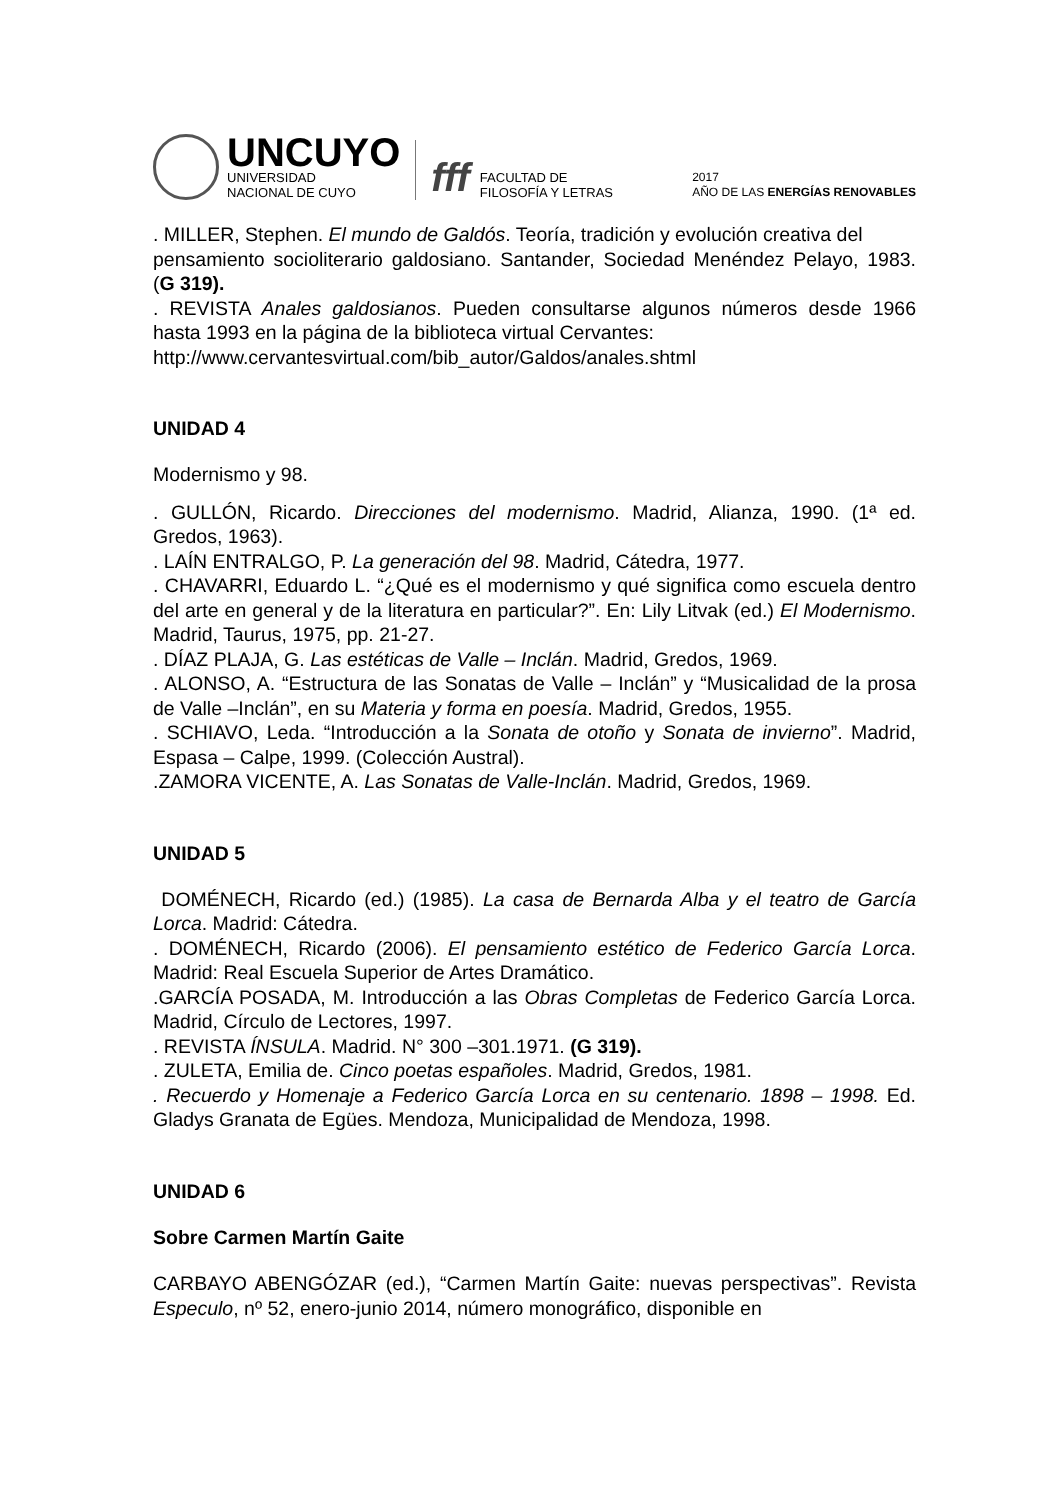UNCUYO
UNIVERSIDAD
NACIONAL DE CUYO
fff
FACULTAD DE
FILOSOFÍA Y LETRAS
2017
AÑO DE LAS ENERGÍAS RENOVABLES
. MILLER, Stephen. El mundo de Galdós. Teoría, tradición y evolución creativa del
pensamiento socioliterario galdosiano. Santander, Sociedad Menéndez Pelayo, 1983. (G 319).
. REVISTA Anales galdosianos. Pueden consultarse algunos números desde 1966 hasta 1993 en la página de la biblioteca virtual Cervantes:
http://www.cervantesvirtual.com/bib_autor/Galdos/anales.shtml
UNIDAD 4
Modernismo y 98.
. GULLÓN, Ricardo. Direcciones del modernismo. Madrid, Alianza, 1990. (1ª ed. Gredos, 1963).
. LAÍN ENTRALGO, P. La generación del 98. Madrid, Cátedra, 1977.
. CHAVARRI, Eduardo L. “¿Qué es el modernismo y qué significa como escuela dentro del arte en general y de la literatura en particular?”. En: Lily Litvak (ed.) El Modernismo. Madrid, Taurus, 1975, pp. 21-27.
. DÍAZ PLAJA, G. Las estéticas de Valle – Inclán. Madrid, Gredos, 1969.
. ALONSO, A. “Estructura de las Sonatas de Valle – Inclán” y “Musicalidad de la prosa de Valle –Inclán”, en su Materia y forma en poesía. Madrid, Gredos, 1955.
. SCHIAVO, Leda. “Introducción a la Sonata de otoño y Sonata de invierno”. Madrid, Espasa – Calpe, 1999. (Colección Austral).
.ZAMORA VICENTE, A. Las Sonatas de Valle-Inclán. Madrid, Gredos, 1969.
UNIDAD 5
DOMÉNECH, Ricardo (ed.) (1985). La casa de Bernarda Alba y el teatro de García Lorca. Madrid: Cátedra.
. DOMÉNECH, Ricardo (2006). El pensamiento estético de Federico García Lorca. Madrid: Real Escuela Superior de Artes Dramático.
.GARCÍA POSADA, M. Introducción a las Obras Completas de Federico García Lorca. Madrid, Círculo de Lectores, 1997.
. REVISTA ÍNSULA. Madrid. N° 300 –301.1971. (G 319).
. ZULETA, Emilia de. Cinco poetas españoles. Madrid, Gredos, 1981.
. Recuerdo y Homenaje a Federico García Lorca en su centenario. 1898 – 1998. Ed. Gladys Granata de Egües. Mendoza, Municipalidad de Mendoza, 1998.
UNIDAD 6
Sobre Carmen Martín Gaite
CARBAYO ABENGÓZAR (ed.), “Carmen Martín Gaite: nuevas perspectivas”. Revista Especulo, nº 52, enero-junio 2014, número monográfico, disponible en